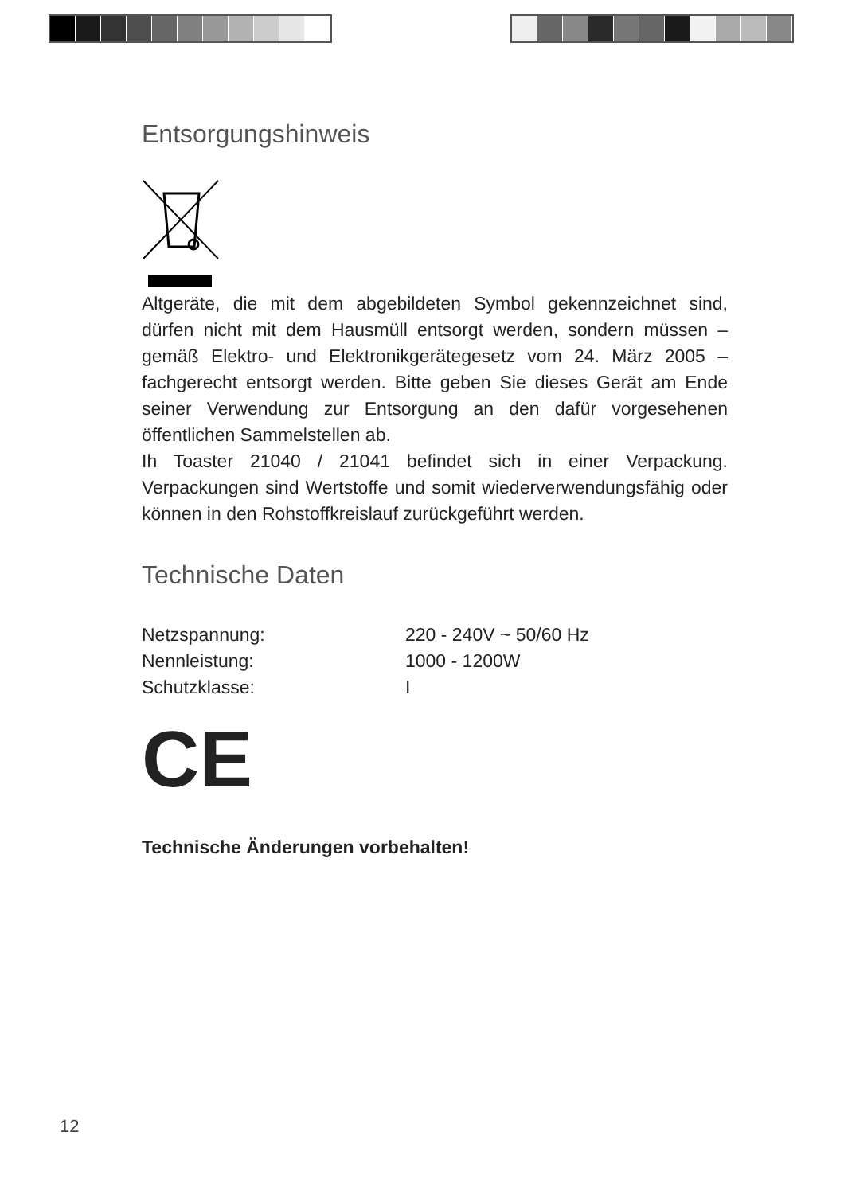Entsorgungshinweis
Altgeräte, die mit dem abgebildeten Symbol gekennzeichnet sind, dürfen nicht mit dem Hausmüll entsorgt werden, sondern müssen – gemäß Elektro- und Elektronikgerätegesetz vom 24. März 2005 – fachgerecht entsorgt werden. Bitte geben Sie dieses Gerät am Ende seiner Verwendung zur Entsorgung an den dafür vorgesehenen öffentlichen Sammelstellen ab.
Ih Toaster 21040 / 21041 befindet sich in einer Verpackung. Verpackungen sind Wertstoffe und somit wiederverwendungsfähig oder können in den Rohstoffkreislauf zurückgeführt werden.
Technische Daten
| Netzspannung: | 220 - 240V ~ 50/60 Hz |
| Nennleistung: | 1000 - 1200W |
| Schutzklasse: | I |
CE
Technische Änderungen vorbehalten!
12